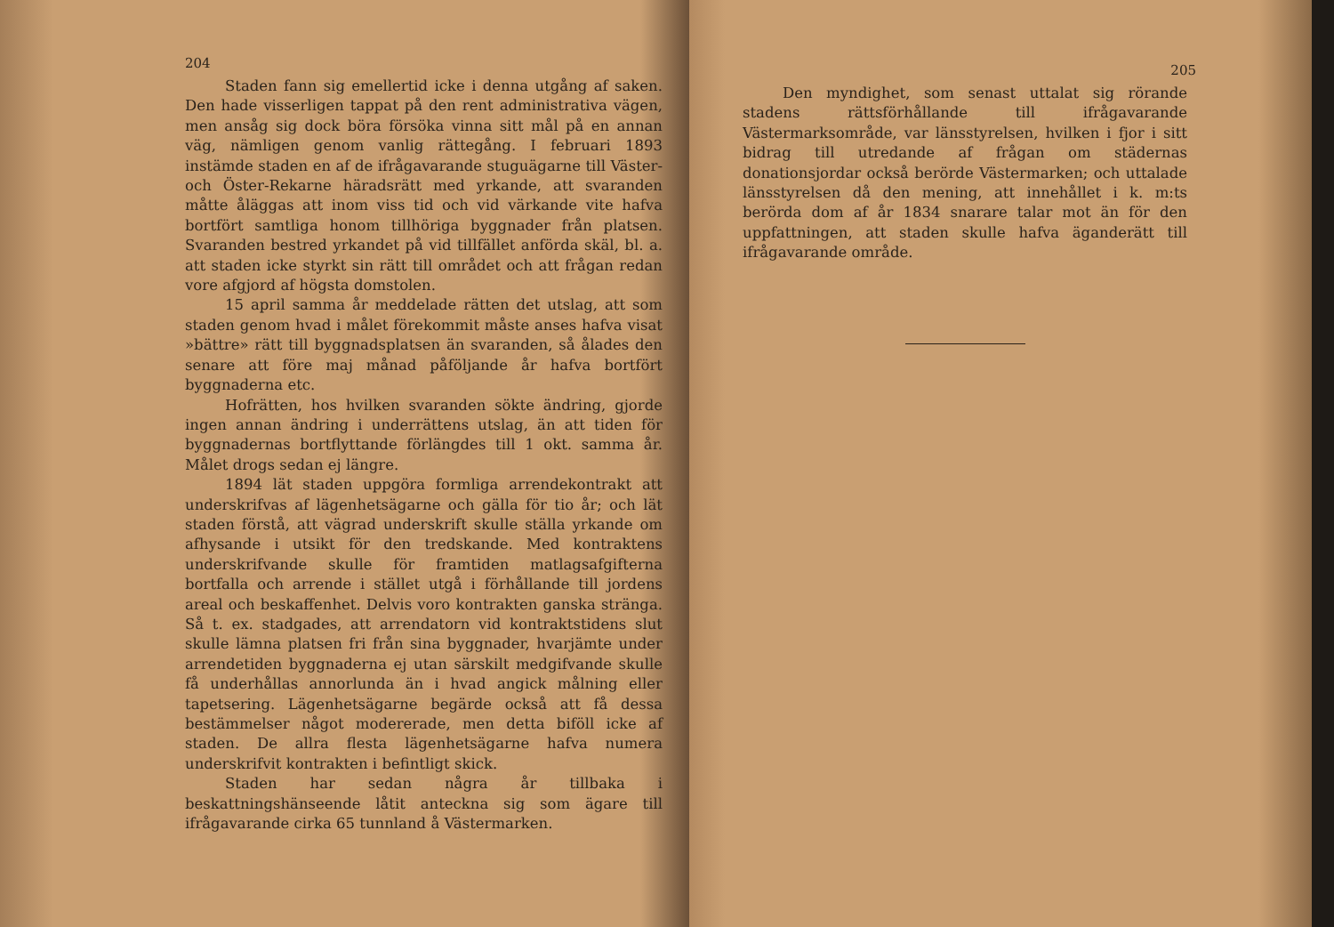204
Staden fann sig emellertid icke i denna utgång af saken. Den hade visserligen tappat på den rent administrativa vägen, men ansåg sig dock böra försöka vinna sitt mål på en annan väg, nämligen genom vanlig rättegång. I februari 1893 instämde staden en af de ifrågavarande stuguägarne till Väster- och Öster-Rekarne häradsrätt med yrkande, att svaranden måtte åläggas att inom viss tid och vid värkande vite hafva bortfört samtliga honom tillhöriga byggnader från platsen. Svaranden bestred yrkandet på vid tillfället anförda skäl, bl. a. att staden icke styrkt sin rätt till området och att frågan redan vore afgjord af högsta domstolen.
15 april samma år meddelade rätten det utslag, att som staden genom hvad i målet förekommit måste anses hafva visat »bättre» rätt till byggnadsplatsen än svaranden, så ålades den senare att före maj månad påföljande år hafva bortfört byggnaderna etc.
Hofrätten, hos hvilken svaranden sökte ändring, gjorde ingen annan ändring i underrättens utslag, än att tiden för byggnadernas bortflyttande förlängdes till 1 okt. samma år. Målet drogs sedan ej längre.
1894 lät staden uppgöra formliga arrendekontrakt att underskrifvas af lägenhetsägarne och gälla för tio år; och lät staden förstå, att vägrad underskrift skulle ställa yrkande om afhysande i utsikt för den tredskande. Med kontraktens underskrifvande skulle för framtiden matlagsafgifterna bortfalla och arrende i stället utgå i förhållande till jordens areal och beskaffenhet. Delvis voro kontrakten ganska stränga. Så t. ex. stadgades, att arrendatorn vid kontraktstidens slut skulle lämna platsen fri från sina byggnader, hvarjämte under arrendetiden byggnaderna ej utan särskilt medgifvande skulle få underhållas annorlunda än i hvad angick målning eller tapetsering. Lägenhetsägarne begärde också att få dessa bestämmelser något modererade, men detta biföll icke af staden. De allra flesta lägenhetsägarne hafva numera underskrifvit kontrakten i befintligt skick.
Staden har sedan några år tillbaka i beskattningshänseende låtit anteckna sig som ägare till ifrågavarande cirka 65 tunnland å Västermarken.
205
Den myndighet, som senast uttalat sig rörande stadens rättsförhållande till ifrågavarande Västermarksområde, var länsstyrelsen, hvilken i fjor i sitt bidrag till utredande af frågan om städernas donationsjordar också berörde Västermarken; och uttalade länsstyrelsen då den mening, att innehållet i k. m:ts berörda dom af år 1834 snarare talar mot än för den uppfattningen, att staden skulle hafva äganderätt till ifrågavarande område.